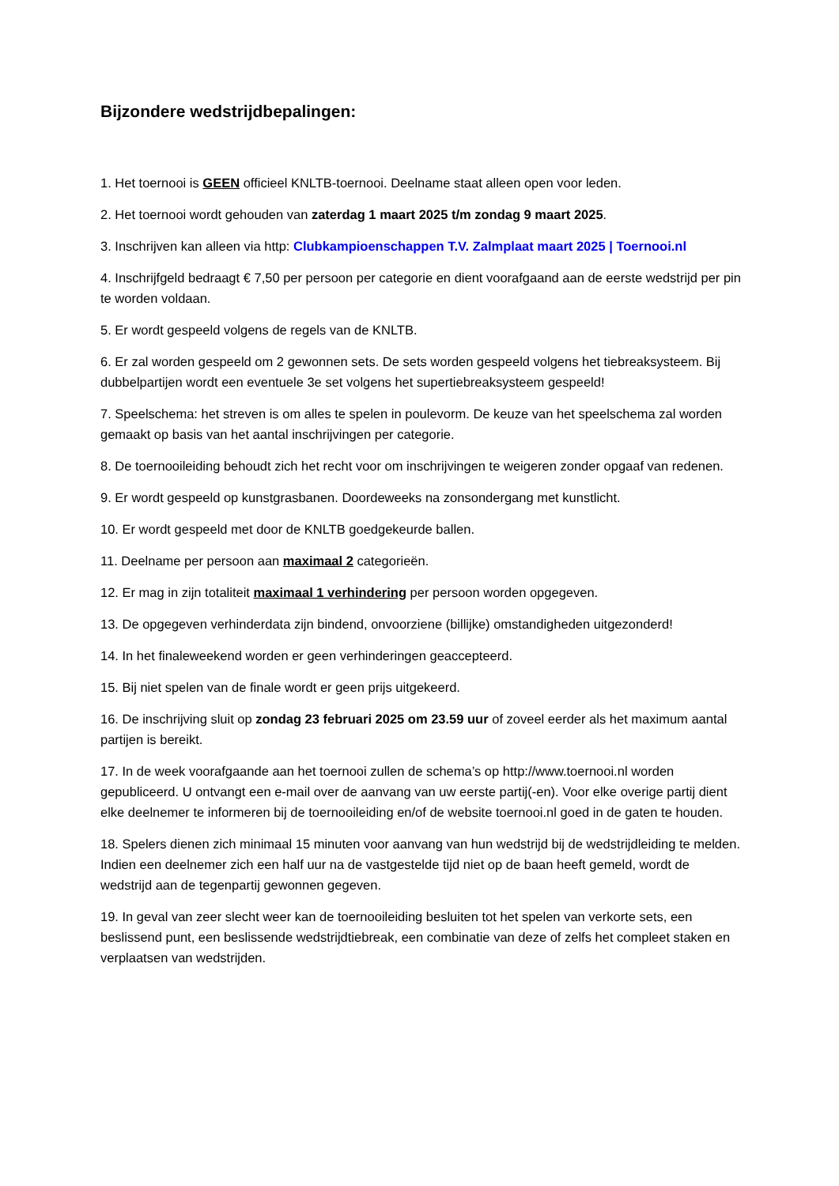Bijzondere wedstrijdbepalingen:
1. Het toernooi is GEEN officieel KNLTB-toernooi. Deelname staat alleen open voor leden.
2. Het toernooi wordt gehouden van zaterdag 1 maart 2025 t/m zondag 9 maart 2025.
3. Inschrijven kan alleen via http: Clubkampioenschappen T.V. Zalmplaat maart 2025 | Toernooi.nl
4. Inschrijfgeld bedraagt € 7,50 per persoon per categorie en dient voorafgaand aan de eerste wedstrijd per pin te worden voldaan.
5. Er wordt gespeeld volgens de regels van de KNLTB.
6. Er zal worden gespeeld om 2 gewonnen sets. De sets worden gespeeld volgens het tiebreaksysteem. Bij dubbelpartijen wordt een eventuele 3e set volgens het supertiebreaksysteem gespeeld!
7. Speelschema: het streven is om alles te spelen in poulevorm. De keuze van het speelschema zal worden gemaakt op basis van het aantal inschrijvingen per categorie.
8. De toernooileiding behoudt zich het recht voor om inschrijvingen te weigeren zonder opgaaf van redenen.
9. Er wordt gespeeld op kunstgrasbanen. Doordeweeks na zonsondergang met kunstlicht.
10. Er wordt gespeeld met door de KNLTB goedgekeurde ballen.
11. Deelname per persoon aan maximaal 2 categorieën.
12. Er mag in zijn totaliteit maximaal 1 verhindering per persoon worden opgegeven.
13. De opgegeven verhinderdata zijn bindend, onvoorziene (billijke) omstandigheden uitgezonderd!
14. In het finaleweekend worden er geen verhinderingen geaccepteerd.
15. Bij niet spelen van de finale wordt er geen prijs uitgekeerd.
16. De inschrijving sluit op zondag 23 februari 2025 om 23.59 uur of zoveel eerder als het maximum aantal partijen is bereikt.
17. In de week voorafgaande aan het toernooi zullen de schema’s op http://www.toernooi.nl worden gepubliceerd. U ontvangt een e-mail over de aanvang van uw eerste partij(-en). Voor elke overige partij dient elke deelnemer te informeren bij de toernooileiding en/of de website toernooi.nl goed in de gaten te houden.
18. Spelers dienen zich minimaal 15 minuten voor aanvang van hun wedstrijd bij de wedstrijdleiding te melden. Indien een deelnemer zich een half uur na de vastgestelde tijd niet op de baan heeft gemeld, wordt de wedstrijd aan de tegenpartij gewonnen gegeven.
19. In geval van zeer slecht weer kan de toernooileiding besluiten tot het spelen van verkorte sets, een beslissend punt, een beslissende wedstrijdtiebreak, een combinatie van deze of zelfs het compleet staken en verplaatsen van wedstrijden.